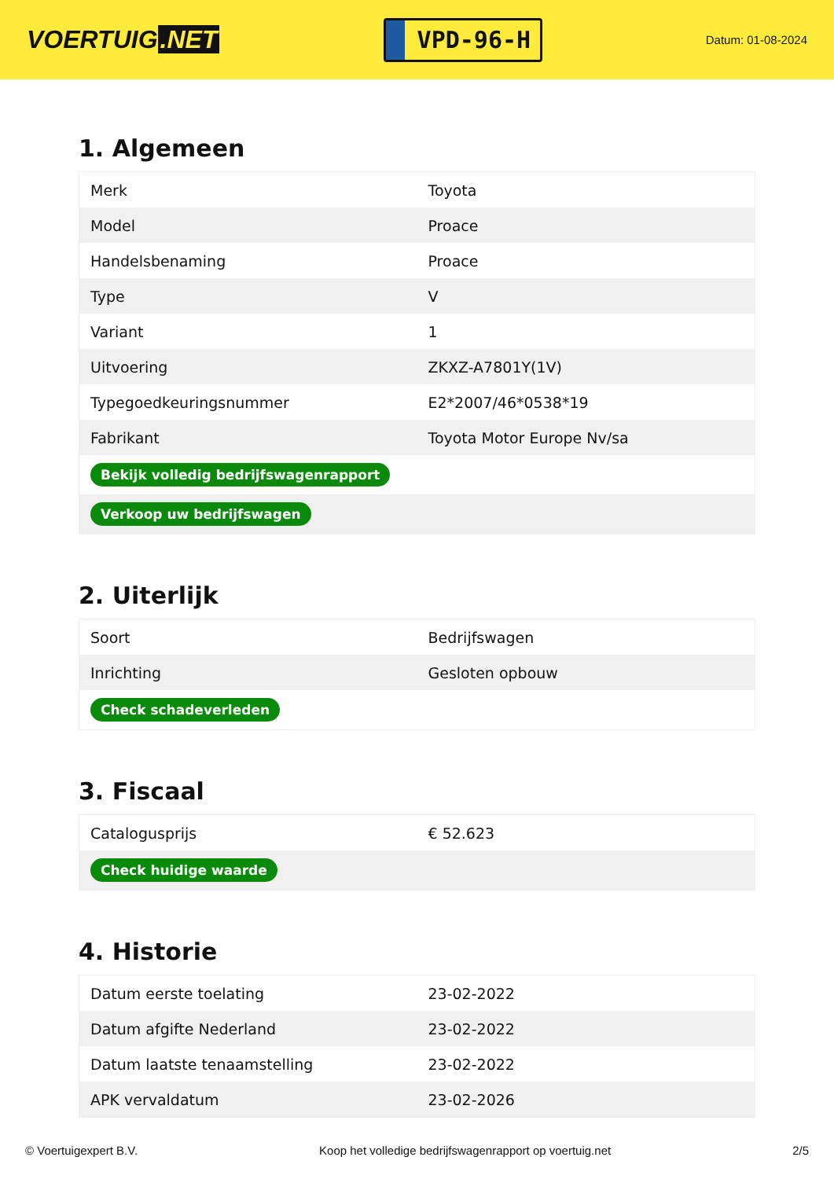VOERTUIG.NET
VPD-96-H
Datum: 01-08-2024
1. Algemeen
| Merk | Toyota |
| Model | Proace |
| Handelsbenaming | Proace |
| Type | V |
| Variant | 1 |
| Uitvoering | ZKXZ-A7801Y(1V) |
| Typegoedkeuringsnummer | E2*2007/46*0538*19 |
| Fabrikant | Toyota Motor Europe Nv/sa |
| Bekijk volledig bedrijfswagenrapport | |
| Verkoop uw bedrijfswagen | |
2. Uiterlijk
| Soort | Bedrijfswagen |
| Inrichting | Gesloten opbouw |
| Check schadeverleden | |
3. Fiscaal
| Catalogusprijs | € 52.623 |
| Check huidige waarde | |
4. Historie
| Datum eerste toelating | 23-02-2022 |
| Datum afgifte Nederland | 23-02-2022 |
| Datum laatste tenaamstelling | 23-02-2022 |
| APK vervaldatum | 23-02-2026 |
© Voertuigexpert B.V. Koop het volledige bedrijfswagenrapport op voertuig.net 2/5